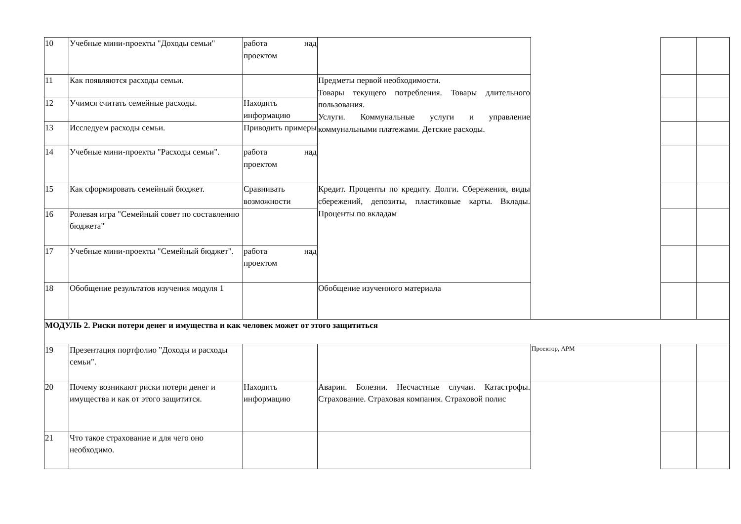| 10 | Учебные мини-проекты "Доходы семьи" | работа над проектом | | | | |
| 11 | Как появляются расходы семьи. | | Предметы первой необходимости. Товары текущего потребления. Товары длительного пользования. Услуги. Коммунальные услуги и управление коммунальными платежами. Детские расходы. | | | |
| 12 | Учимся считать семейные расходы. | Находить информацию | | | | |
| 13 | Исследуем расходы семьи. | Приводить примеры | | | | |
| 14 | Учебные мини-проекты "Расходы семьи". | работа над проектом | | | | |
| 15 | Как сформировать семейный бюджет. | Сравнивать возможности | Кредит. Проценты по кредиту. Долги. Сбережения, виды сбережений, депозиты, пластиковые карты. Вклады. Проценты по вкладам | | | |
| 16 | Ролевая игра "Семейный совет по составлению бюджета" | | | | | |
| 17 | Учебные мини-проекты "Семейный бюджет". | работа над проектом | | | | |
| 18 | Обобщение результатов изучения модуля 1 | | Обобщение изученного материала | | | |
| МОДУЛЬ 2. Риски потери денег и имущества и как человек может от этого защититься | | | | | | |
| 19 | Презентация портфолио "Доходы и расходы семьи". | | | Проектор, АРМ | | |
| 20 | Почему возникают риски потери денег и имущества и как от этого защитится. | Находить информацию | Аварии. Болезни. Несчастные случаи. Катастрофы. Страхование. Страховая компания. Страховой полис | | | |
| 21 | Что такое страхование и для чего оно необходимо. | | | | | |